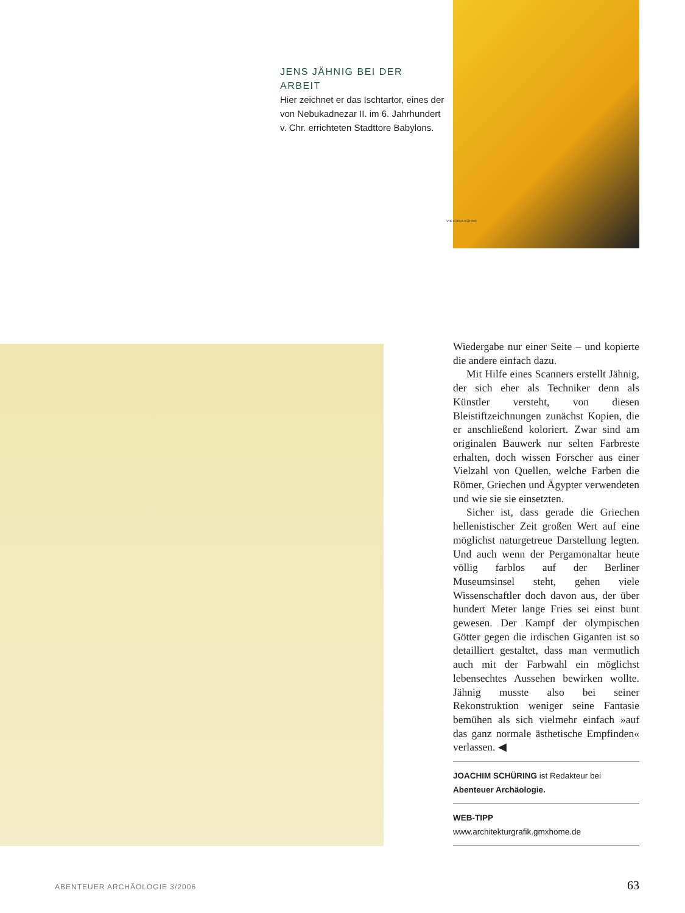JENS JÄHNIG BEI DER ARBEIT
Hier zeichnet er das Ischtartor, eines der von Nebukadnezar II. im 6. Jahrhundert v. Chr. errichteten Stadttore Babylons.
VIKTORIA KÜHNE
Wiedergabe nur einer Seite – und kopierte die andere einfach dazu.
Mit Hilfe eines Scanners erstellt Jähnig, der sich eher als Techniker denn als Künstler versteht, von diesen Bleistiftzeichnungen zunächst Kopien, die er anschließend koloriert. Zwar sind am originalen Bauwerk nur selten Farbreste erhalten, doch wissen Forscher aus einer Vielzahl von Quellen, welche Farben die Römer, Griechen und Ägypter verwendeten und wie sie sie einsetzten.
Sicher ist, dass gerade die Griechen hellenistischer Zeit großen Wert auf eine möglichst naturgetreue Darstellung legten. Und auch wenn der Pergamonaltar heute völlig farblos auf der Berliner Museumsinsel steht, gehen viele Wissenschaftler doch davon aus, der über hundert Meter lange Fries sei einst bunt gewesen. Der Kampf der olympischen Götter gegen die irdischen Giganten ist so detailliert gestaltet, dass man vermutlich auch mit der Farbwahl ein möglichst lebensechtes Aussehen bewirken wollte. Jähnig musste also bei seiner Rekonstruktion weniger seine Fantasie bemühen als sich vielmehr einfach »auf das ganz normale ästhetische Empfinden« verlassen. ◀
JOACHIM SCHÜRING ist Redakteur bei Abenteuer Archäologie.
WEB-TIPP
www.architekturgrafik.gmxhome.de
ABENTEUER ARCHÄOLOGIE 3/2006 63